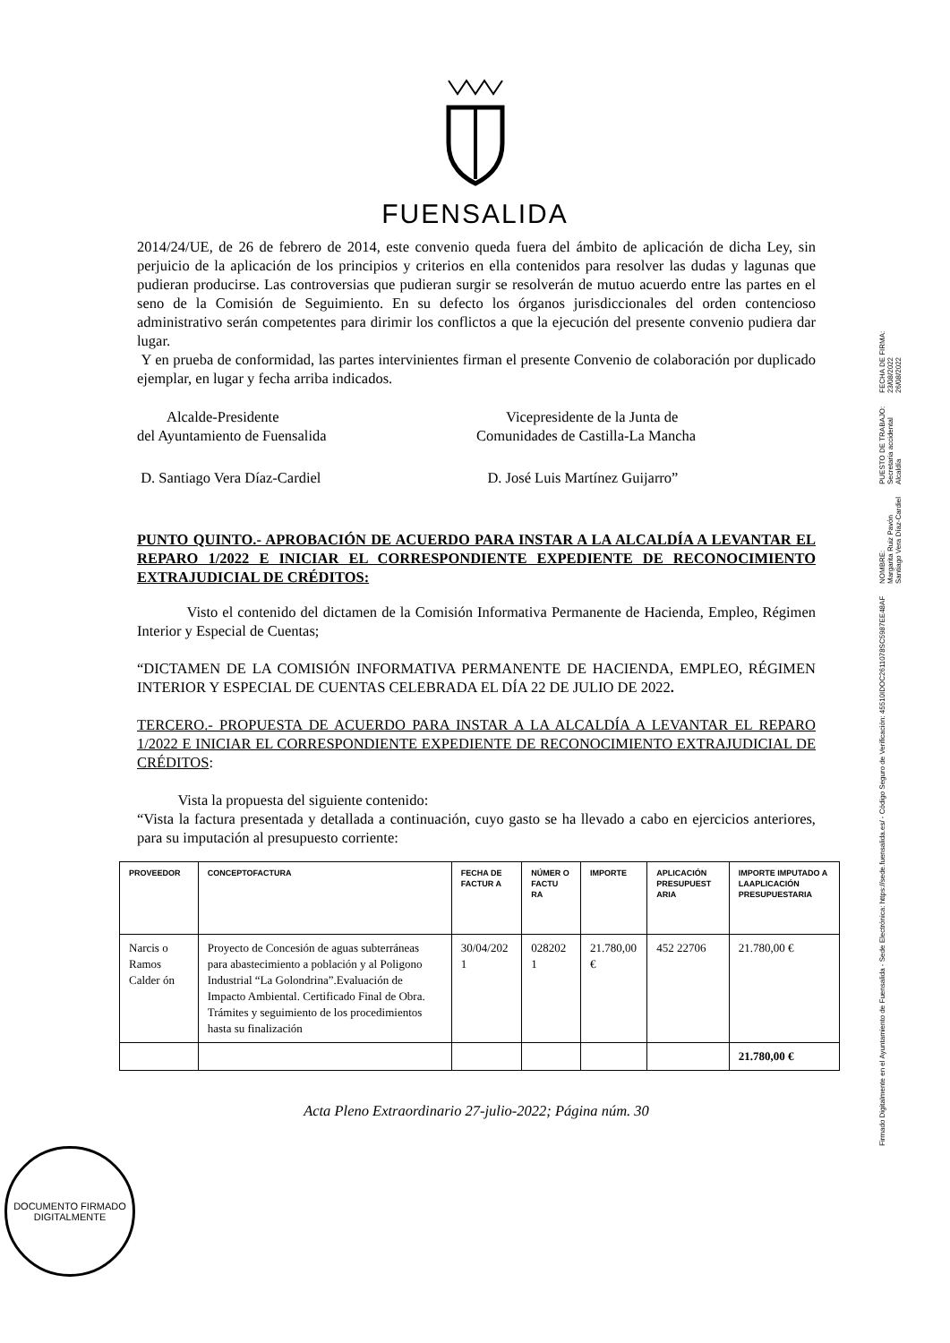FUENSALIDA
2014/24/UE, de 26 de febrero de 2014, este convenio queda fuera del ámbito de aplicación de dicha Ley, sin perjuicio de la aplicación de los principios y criterios en ella contenidos para resolver las dudas y lagunas que pudieran producirse. Las controversias que pudieran surgir se resolverán de mutuo acuerdo entre las partes en el seno de la Comisión de Seguimiento. En su defecto los órganos jurisdiccionales del orden contencioso administrativo serán competentes para dirimir los conflictos a que la ejecución del presente convenio pudiera dar lugar.
Y en prueba de conformidad, las partes intervinientes firman el presente Convenio de colaboración por duplicado ejemplar, en lugar y fecha arriba indicados.
Alcalde-Presidente
del Ayuntamiento de Fuensalida
Vicepresidente de la Junta de
Comunidades de Castilla-La Mancha
D. Santiago Vera Díaz-Cardiel D. José Luis Martínez Guijarro”
PUNTO QUINTO.- APROBACIÓN DE ACUERDO PARA INSTAR A LA ALCALDÍA A LEVANTAR EL REPARO 1/2022 E INICIAR EL CORRESPONDIENTE EXPEDIENTE DE RECONOCIMIENTO EXTRAJUDICIAL DE CRÉDITOS:
Visto el contenido del dictamen de la Comisión Informativa Permanente de Hacienda, Empleo, Régimen Interior y Especial de Cuentas;
“DICTAMEN DE LA COMISIÓN INFORMATIVA PERMANENTE DE HACIENDA, EMPLEO, RÉGIMEN INTERIOR Y ESPECIAL DE CUENTAS CELEBRADA EL DÍA 22 DE JULIO DE 2022.
TERCERO.- PROPUESTA DE ACUERDO PARA INSTAR A LA ALCALDÍA A LEVANTAR EL REPARO 1/2022 E INICIAR EL CORRESPONDIENTE EXPEDIENTE DE RECONOCIMIENTO EXTRAJUDICIAL DE CRÉDITOS:
Vista la propuesta del siguiente contenido:
“Vista la factura presentada y detallada a continuación, cuyo gasto se ha llevado a cabo en ejercicios anteriores, para su imputación al presupuesto corriente:
| PROVEEDOR | CONCEPTOFACTURA | FECHA DE FACTUR A | NÚMER O FACTU RA | IMPORTE | APLICACIÓN PRESUPUEST ARIA | IMPORTE IMPUTADO A LAAPLICACIÓN PRESUPUESTARIA |
| --- | --- | --- | --- | --- | --- | --- |
| Narcis o Ramos Calder ón | Proyecto de Concesión de aguas subterráneas para abastecimiento a población y al Poligono Industrial “La Golondrina”.Evaluación de Impacto Ambiental. Certificado Final de Obra. Trámites y seguimiento de los procedimientos hasta su finalización | 30/04/202 1 | 028202 1 | 21.780,00 € | 452 22706 | 21.780,00 € |
| | | | | | | 21.780,00 € |
Acta Pleno Extraordinario 27-julio-2022; Página núm. 30
DOCUMENTO FIRMADO DIGITALMENTE
Firmado Digitalmente en el Ayuntamiento de Fuensalida - Sede Electrónica: https://sede.fuensalida.es/ - Código Seguro de Verificación: 45510IDOC2611078SC5987EE48AF
NOMBRE:
Margarita Ruiz Pavón
Santiago Vera Díaz-Cardiel
PUESTO DE TRABAJO:
Secretaria accidental
Alcaldía
FECHA DE FIRMA:
23/08/2022
26/08/2022